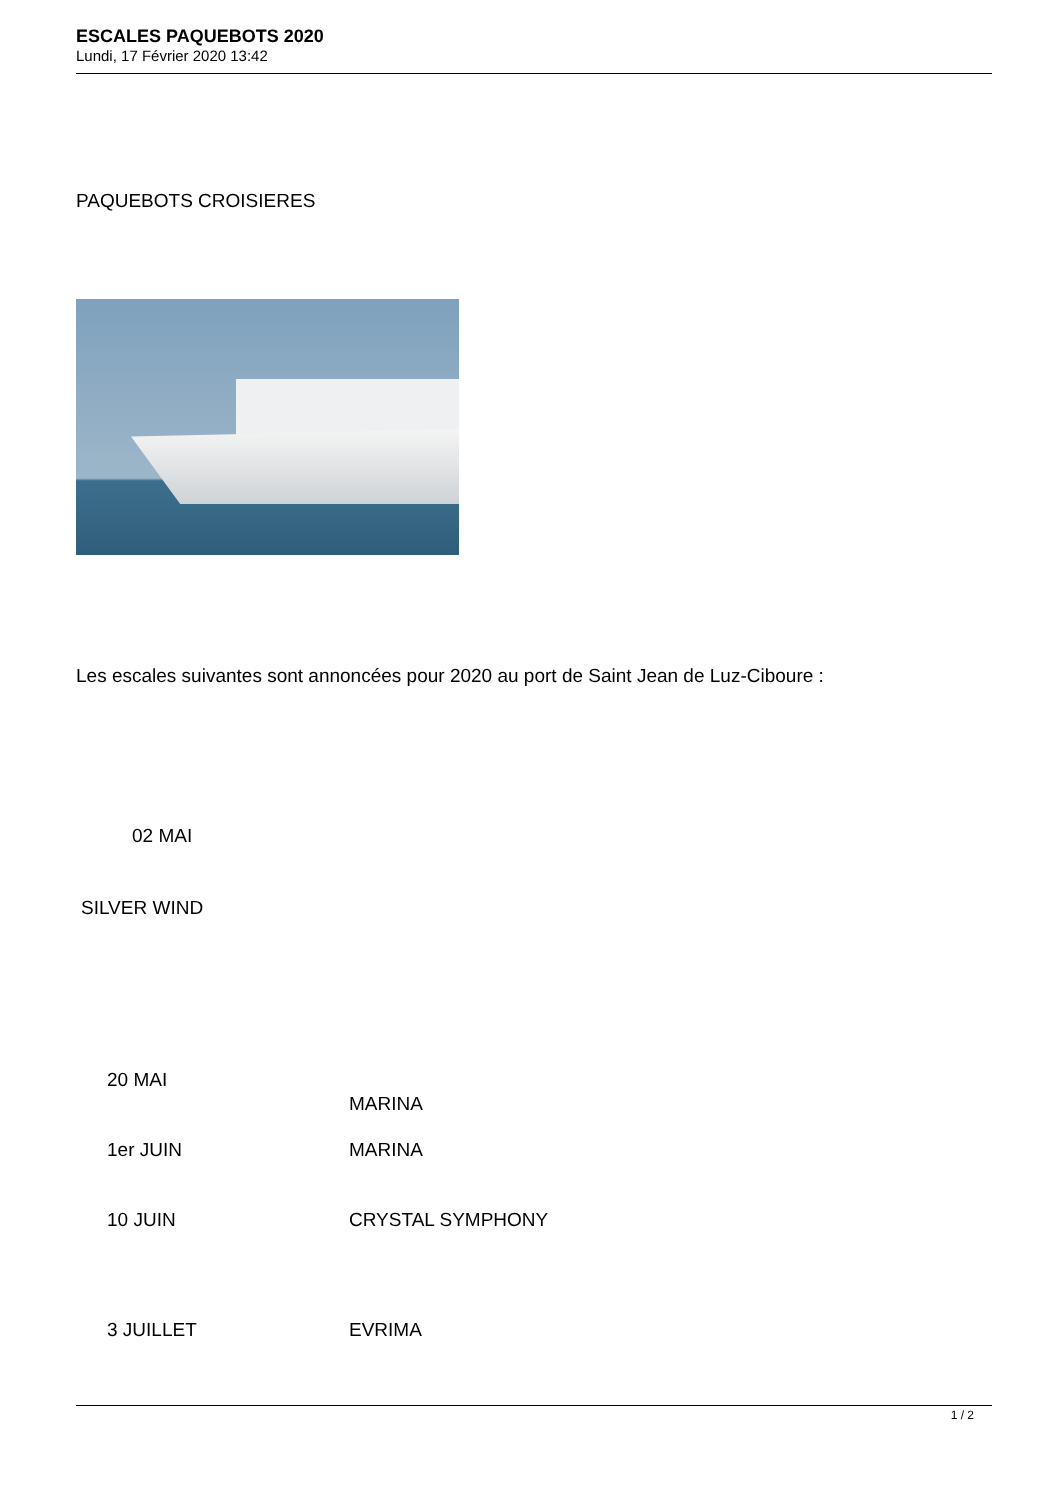ESCALES PAQUEBOTS 2020
Lundi, 17 Février 2020 13:42
PAQUEBOTS CROISIERES
Les escales suivantes sont annoncées pour 2020 au port de Saint Jean de Luz-Ciboure :
02 MAI
SILVER WIND
| 20 MAI | MARINA |
| 1er JUIN | MARINA |
| 10 JUIN | CRYSTAL SYMPHONY |
| 3 JUILLET | EVRIMA |
1 / 2